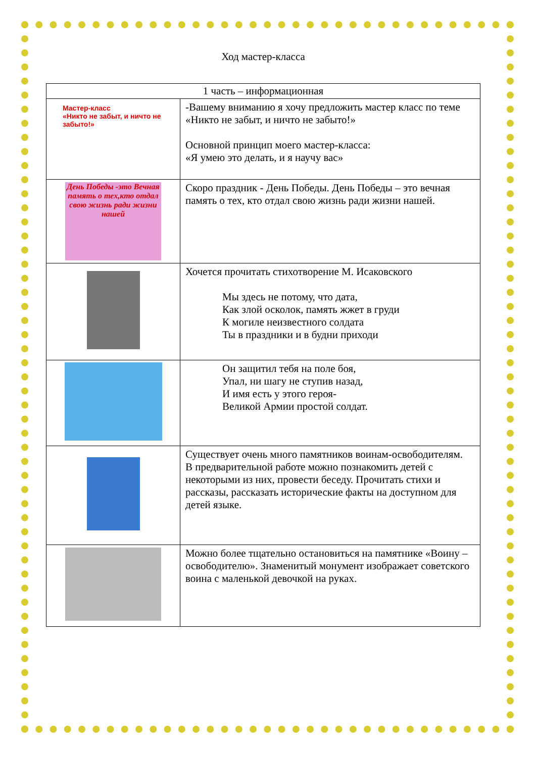Ход мастер-класса
| 1 часть – информационная | |
| --- | --- |
| Мастер-класс «Никто не забыт, и ничто не забыто!» | -Вашему вниманию я хочу предложить мастер класс по теме «Никто не забыт, и ничто не забыто!» Основной принцип моего мастер-класса: «Я умею это делать, и я научу вас» |
| День Победы -это Вечная память о тех,кто отдал свою жизнь ради жизни нашей | Скоро праздник - День Победы. День Победы – это вечная память о тех, кто отдал свою жизнь ради жизни нашей. |
| | Хочется прочитать стихотворение М. Исаковского Мы здесь не потому, что дата, Как злой осколок, память жжет в груди К могиле неизвестного солдата Ты в праздники и в будни приходи |
| | Он защитил тебя на поле боя, Упал, ни шагу не ступив назад, И имя есть у этого героя- Великой Армии простой солдат. |
| | Существует очень много памятников воинам-освободителям. В предварительной работе можно познакомить детей с некоторыми из них, провести беседу. Прочитать стихи и рассказы, рассказать исторические факты на доступном для детей языке. |
| | Можно более тщательно остановиться на памятнике «Воину – освободителю». Знаменитый монумент изображает советского воина с маленькой девочкой на руках. |